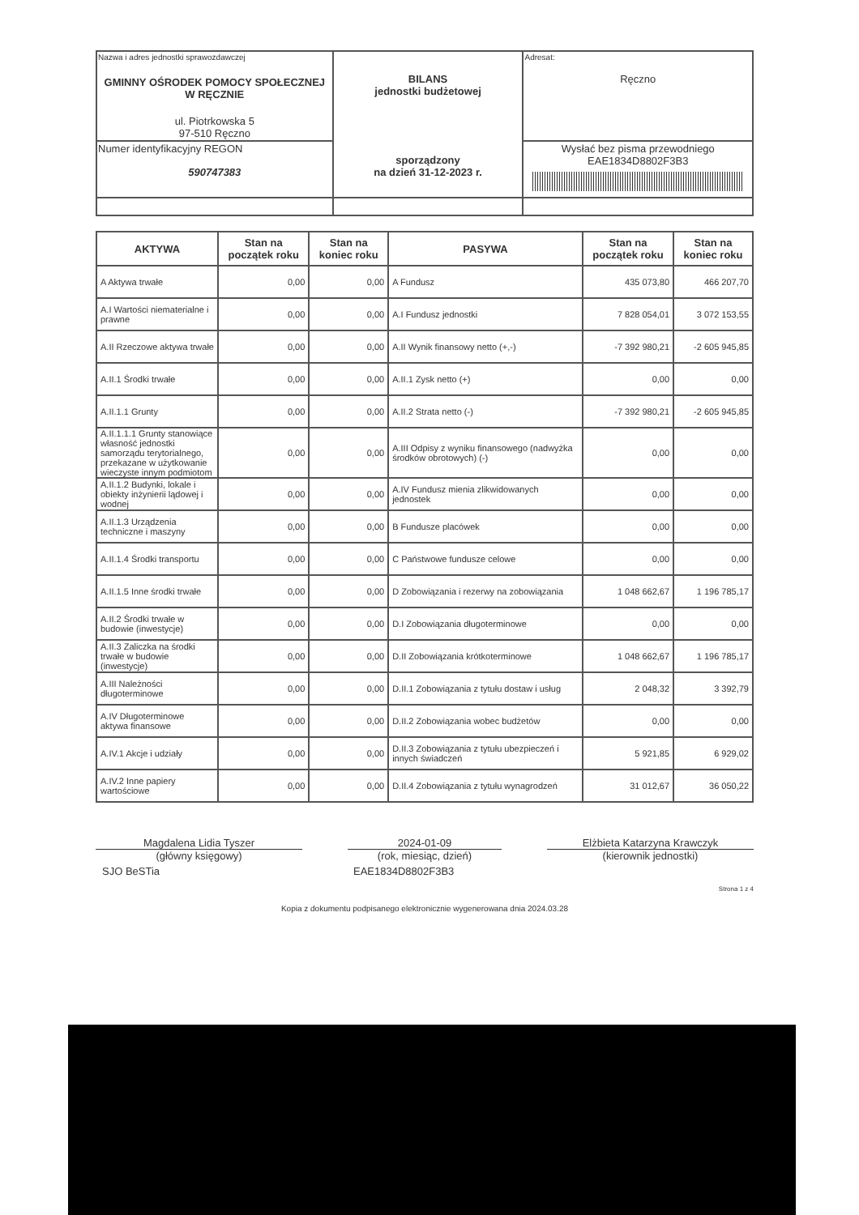| Nazwa i adres jednostki sprawozdawczej GMINNY OŚRODEK POMOCY SPOŁECZNEJ W RĘCZNIE ul. Piotrkowska 5 97-510 Ręczno | BILANS jednostki budżetowej sporządzony na dzień 31-12-2023 r. | Adresat: Ręczno |
| Numer identyfikacyjny REGON 590747383 | | Wysłać bez pisma przewodniego EAE1834D8802F3B3 |
| AKTYWA | Stan na początek roku | Stan na koniec roku | PASYWA | Stan na początek roku | Stan na koniec roku |
| --- | --- | --- | --- | --- | --- |
| A Aktywa trwałe | 0,00 | 0,00 | A Fundusz | 435 073,80 | 466 207,70 |
| A.I Wartości niematerialne i prawne | 0,00 | 0,00 | A.I Fundusz jednostki | 7 828 054,01 | 3 072 153,55 |
| A.II Rzeczowe aktywa trwałe | 0,00 | 0,00 | A.II Wynik finansowy netto (+,-) | -7 392 980,21 | -2 605 945,85 |
| A.II.1 Środki trwałe | 0,00 | 0,00 | A.II.1 Zysk netto (+) | 0,00 | 0,00 |
| A.II.1.1 Grunty | 0,00 | 0,00 | A.II.2 Strata netto (-) | -7 392 980,21 | -2 605 945,85 |
| A.II.1.1.1 Grunty stanowiące własność jednostki samorządu terytorialnego, przekazane w użytkowanie wieczyste innym podmiotom | 0,00 | 0,00 | A.III Odpisy z wyniku finansowego (nadwyżka środków obrotowych) (-) | 0,00 | 0,00 |
| A.II.1.2 Budynki, lokale i obiekty inżynierii lądowej i wodnej | 0,00 | 0,00 | A.IV Fundusz mienia zlikwidowanych jednostek | 0,00 | 0,00 |
| A.II.1.3 Urządzenia techniczne i maszyny | 0,00 | 0,00 | B Fundusze placówek | 0,00 | 0,00 |
| A.II.1.4 Środki transportu | 0,00 | 0,00 | C Państwowe fundusze celowe | 0,00 | 0,00 |
| A.II.1.5 Inne środki trwałe | 0,00 | 0,00 | D Zobowiązania i rezerwy na zobowiązania | 1 048 662,67 | 1 196 785,17 |
| A.II.2 Środki trwałe w budowie (inwestycje) | 0,00 | 0,00 | D.I Zobowiązania długoterminowe | 0,00 | 0,00 |
| A.II.3 Zaliczka na środki trwałe w budowie (inwestycje) | 0,00 | 0,00 | D.II Zobowiązania krótkoterminowe | 1 048 662,67 | 1 196 785,17 |
| A.III Należności długoterminowe | 0,00 | 0,00 | D.II.1 Zobowiązania z tytułu dostaw i usług | 2 048,32 | 3 392,79 |
| A.IV Długoterminowe aktywa finansowe | 0,00 | 0,00 | D.II.2 Zobowiązania wobec budżetów | 0,00 | 0,00 |
| A.IV.1 Akcje i udziały | 0,00 | 0,00 | D.II.3 Zobowiązania z tytułu ubezpieczeń i innych świadczeń | 5 921,85 | 6 929,02 |
| A.IV.2 Inne papiery wartościowe | 0,00 | 0,00 | D.II.4 Zobowiązania z tytułu wynagrodzeń | 31 012,67 | 36 050,22 |
Magdalena Lidia Tyszer
(główny księgowy)
2024-01-09
(rok, miesiąc, dzień)
Elżbieta Katarzyna Krawczyk
(kierownik jednostki)
SJO BeSTia EAE1834D8802F3B3
Strona 1 z 4
Kopia z dokumentu podpisanego elektronicznie wygenerowana dnia 2024.03.28